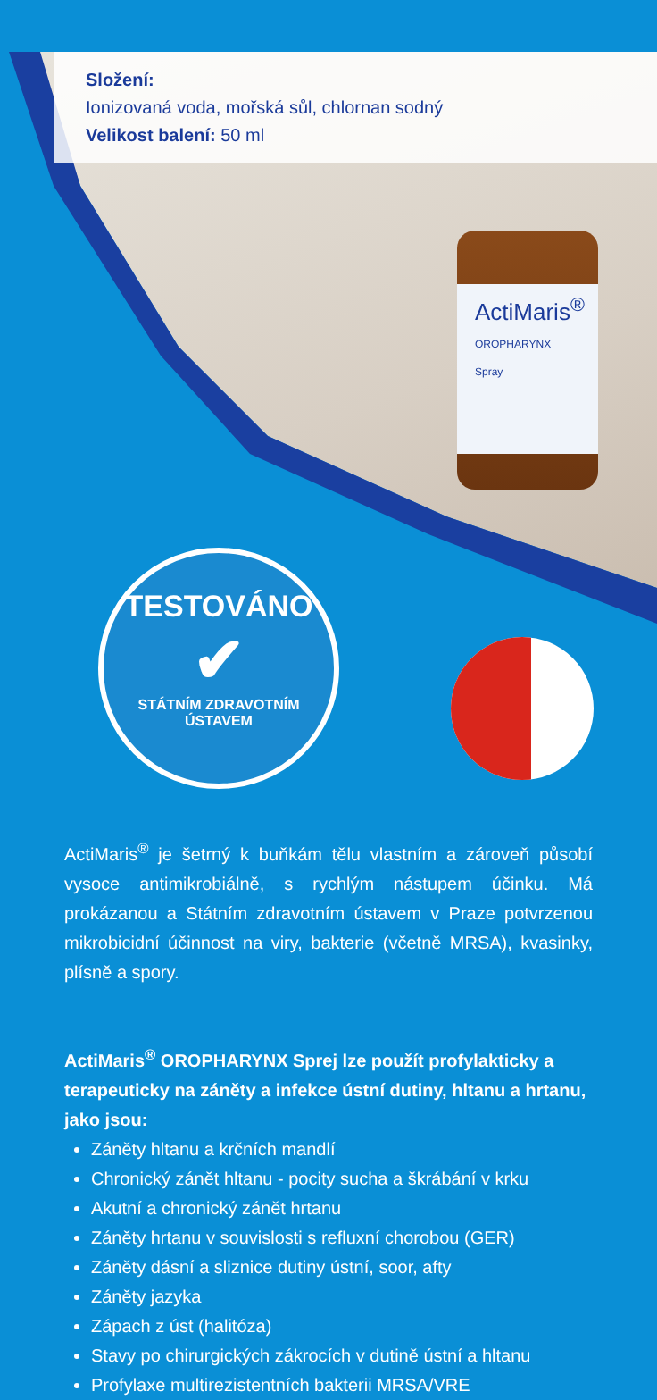Složení:
Ionizovaná voda, mořská sůl, chlornan sodný
Velikost balení: 50 ml
ActiMaris<sup>®</sup>
OROPHARYNX Spray
TESTOVÁNO
✔
STÁTNÍM ZDRAVOTNÍM ÚSTAVEM
ActiMaris<sup>®</sup> je šetrný k buňkám tělu vlastním a zároveň působí vysoce antimikrobiálně, s rychlým nástupem účinku. Má prokázanou a Státním zdravotním ústavem v Praze potvrzenou mikrobicidní účinnost na viry, bakterie (včetně MRSA), kvasinky, plísně a spory.
ActiMaris<sup>®</sup> OROPHARYNX Sprej lze použít profylakticky a terapeuticky na záněty a infekce ústní dutiny, hltanu a hrtanu, jako jsou:
Záněty hltanu a krčních mandlí
Chronický zánět hltanu - pocity sucha a škrábání v krku
Akutní a chronický zánět hrtanu
Záněty hrtanu v souvislosti s refluxní chorobou (GER)
Záněty dásní a sliznice dutiny ústní, soor, afty
Záněty jazyka
Zápach z úst (halitóza)
Stavy po chirurgických zákrocích v dutině ústní a hltanu
Profylaxe multirezistentních bakterii MRSA/VRE